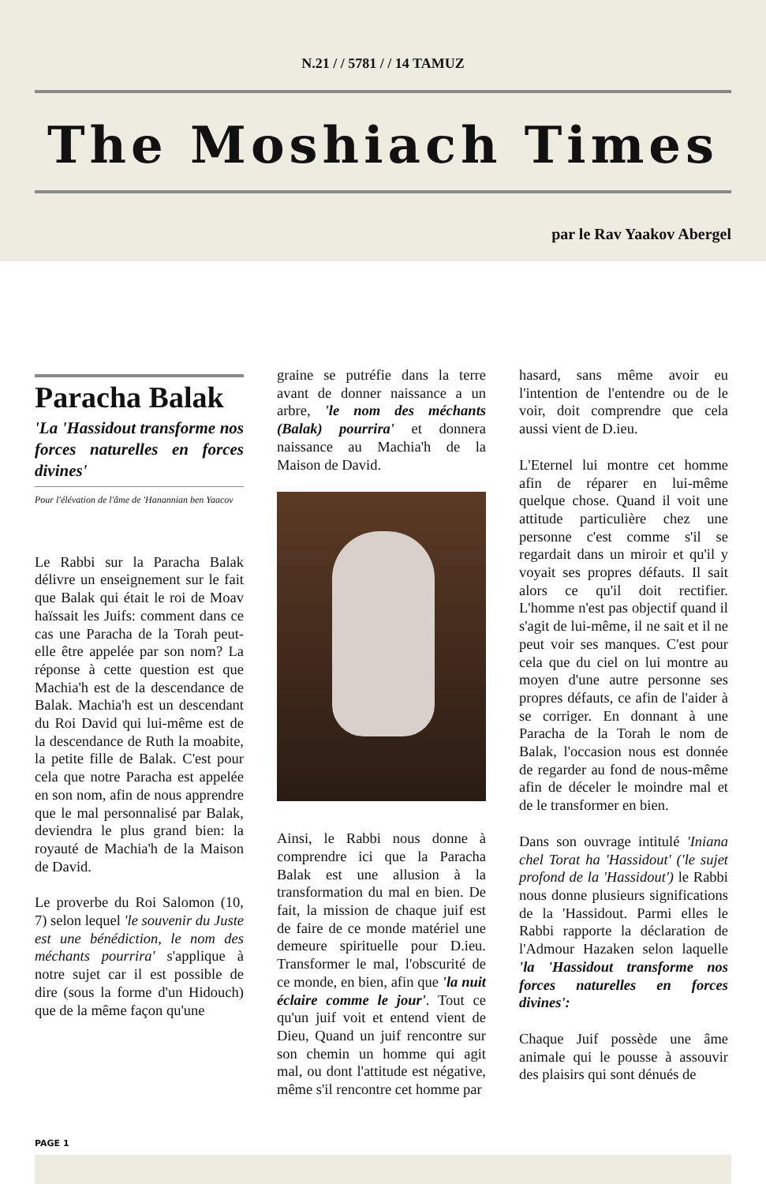N.21 / / 5781 / / 14 TAMUZ
The Moshiach Times
par le Rav Yaakov Abergel
Paracha Balak
'La 'Hassidout transforme nos forces naturelles en forces divines'
Pour l'élévation de l'âme de 'Hanannian ben Yaacov
Le Rabbi sur la Paracha Balak délivre un enseignement sur le fait que Balak qui était le roi de Moav haïssait les Juifs: comment dans ce cas une Paracha de la Torah peut-elle être appelée par son nom? La réponse à cette question est que Machia'h est de la descendance de Balak. Machia'h est un descendant du Roi David qui lui-même est de la descendance de Ruth la moabite, la petite fille de Balak. C'est pour cela que notre Paracha est appelée en son nom, afin de nous apprendre que le mal personnalisé par Balak, deviendra le plus grand bien: la royauté de Machia'h de la Maison de David.
Le proverbe du Roi Salomon (10, 7) selon lequel 'le souvenir du Juste est une bénédiction, le nom des méchants pourrira' s'applique à notre sujet car il est possible de dire (sous la forme d'un Hidouch) que de la même façon qu'une
graine se putréfie dans la terre avant de donner naissance a un arbre, 'le nom des méchants (Balak) pourrira' et donnera naissance au Machia'h de la Maison de David.
Ainsi, le Rabbi nous donne à comprendre ici que la Paracha Balak est une allusion à la transformation du mal en bien. De fait, la mission de chaque juif est de faire de ce monde matériel une demeure spirituelle pour D.ieu. Transformer le mal, l'obscurité de ce monde, en bien, afin que 'la nuit éclaire comme le jour'. Tout ce qu'un juif voit et entend vient de Dieu, Quand un juif rencontre sur son chemin un homme qui agit mal, ou dont l'attitude est négative, même s'il rencontre cet homme par
hasard, sans même avoir eu l'intention de l'entendre ou de le voir, doit comprendre que cela aussi vient de D.ieu.
L'Eternel lui montre cet homme afin de réparer en lui-même quelque chose. Quand il voit une attitude particulière chez une personne c'est comme s'il se regardait dans un miroir et qu'il y voyait ses propres défauts. Il sait alors ce qu'il doit rectifier. L'homme n'est pas objectif quand il s'agit de lui-même, il ne sait et il ne peut voir ses manques. C'est pour cela que du ciel on lui montre au moyen d'une autre personne ses propres défauts, ce afin de l'aider à se corriger. En donnant à une Paracha de la Torah le nom de Balak, l'occasion nous est donnée de regarder au fond de nous-même afin de déceler le moindre mal et de le transformer en bien.
Dans son ouvrage intitulé 'Iniana chel Torat ha 'Hassidout' ('le sujet profond de la 'Hassidout') le Rabbi nous donne plusieurs significations de la 'Hassidout. Parmi elles le Rabbi rapporte la déclaration de l'Admour Hazaken selon laquelle 'la 'Hassidout transforme nos forces naturelles en forces divines':
Chaque Juif possède une âme animale qui le pousse à assouvir des plaisirs qui sont dénués de
PAGE 1